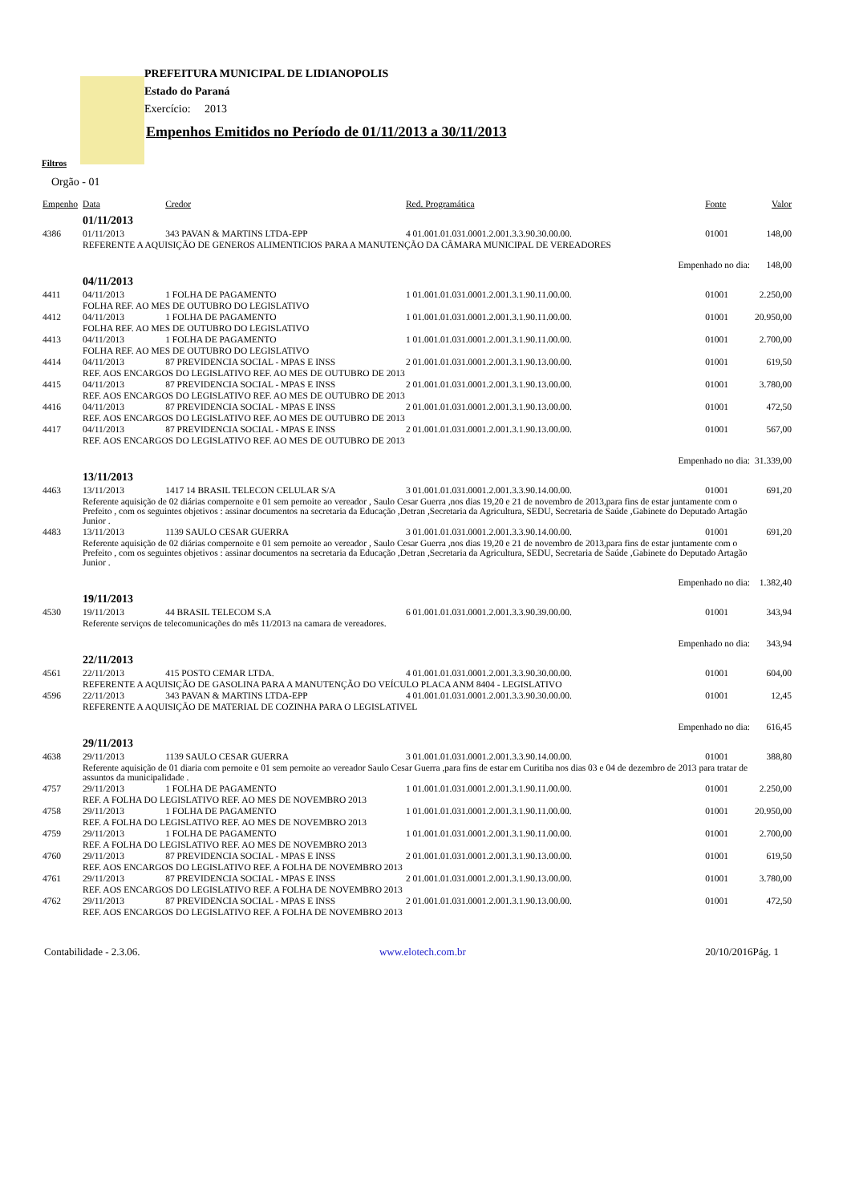PREFEITURA MUNICIPAL DE LIDIANOPOLIS
Estado do Paraná
Exercício: 2013
Empenhos Emitidos no Período de 01/11/2013 a 30/11/2013
Filtros
Orgão - 01
| Empenho | Data | Credor | Red. Programática | Fonte | Valor |
| --- | --- | --- | --- | --- | --- |
| | 01/11/2013 | | | | |
| 4386 | 01/11/2013 | 343 PAVAN & MARTINS LTDA-EPP | 4 01.001.01.031.0001.2.001.3.3.90.30.00.00. | 01001 | 148,00 |
| | REFERENTE A AQUISIÇÃO DE GENEROS ALIMENTICIOS PARA A MANUTENÇÃO DA CÂMARA MUNICIPAL DE VEREADORES | | | | |
| Empenhado no dia: | | | | | 148,00 |
| | 04/11/2013 | | | | |
| 4411 | 04/11/2013 | 1 FOLHA DE PAGAMENTO | 1 01.001.01.031.0001.2.001.3.1.90.11.00.00. | 01001 | 2.250,00 |
| | FOLHA REF. AO MES DE OUTUBRO DO LEGISLATIVO | | | | |
| 4412 | 04/11/2013 | 1 FOLHA DE PAGAMENTO | 1 01.001.01.031.0001.2.001.3.1.90.11.00.00. | 01001 | 20.950,00 |
| | FOLHA REF. AO MES DE OUTUBRO DO LEGISLATIVO | | | | |
| 4413 | 04/11/2013 | 1 FOLHA DE PAGAMENTO | 1 01.001.01.031.0001.2.001.3.1.90.11.00.00. | 01001 | 2.700,00 |
| | FOLHA REF. AO MES DE OUTUBRO DO LEGISLATIVO | | | | |
| 4414 | 04/11/2013 | 87 PREVIDENCIA SOCIAL - MPAS E INSS | 2 01.001.01.031.0001.2.001.3.1.90.13.00.00. | 01001 | 619,50 |
| | REF. AOS ENCARGOS DO LEGISLATIVO REF. AO MES DE OUTUBRO DE 2013 | | | | |
| 4415 | 04/11/2013 | 87 PREVIDENCIA SOCIAL - MPAS E INSS | 2 01.001.01.031.0001.2.001.3.1.90.13.00.00. | 01001 | 3.780,00 |
| | REF. AOS ENCARGOS DO LEGISLATIVO REF. AO MES DE OUTUBRO DE 2013 | | | | |
| 4416 | 04/11/2013 | 87 PREVIDENCIA SOCIAL - MPAS E INSS | 2 01.001.01.031.0001.2.001.3.1.90.13.00.00. | 01001 | 472,50 |
| | REF. AOS ENCARGOS DO LEGISLATIVO REF. AO MES DE OUTUBRO DE 2013 | | | | |
| 4417 | 04/11/2013 | 87 PREVIDENCIA SOCIAL - MPAS E INSS | 2 01.001.01.031.0001.2.001.3.1.90.13.00.00. | 01001 | 567,00 |
| | REF. AOS ENCARGOS DO LEGISLATIVO REF. AO MES DE OUTUBRO DE 2013 | | | | |
| Empenhado no dia: | | | | | 31.339,00 |
| | 13/11/2013 | | | | |
| 4463 | 13/11/2013 | 1417 14 BRASIL TELECON CELULAR S/A | 3 01.001.01.031.0001.2.001.3.3.90.14.00.00. | 01001 | 691,20 |
| | Referente aquisição de 02 diárias compernoite e 01 sem pernoite ao vereador , Saulo Cesar Guerra ,nos dias 19,20 e 21 de novembro de 2013,para fins de estar juntamente com o Prefeito , com os seguintes objetivos : assinar documentos na secretaria da Educação ,Detran ,Secretaria da Agricultura, SEDU, Secretaria de Saúde ,Gabinete do Deputado Artagão Junior . | | | | |
| 4483 | 13/11/2013 | 1139 SAULO CESAR GUERRA | 3 01.001.01.031.0001.2.001.3.3.90.14.00.00. | 01001 | 691,20 |
| | Referente aquisição de 02 diárias compernoite e 01 sem pernoite ao vereador , Saulo Cesar Guerra ,nos dias 19,20 e 21 de novembro de 2013,para fins de estar juntamente com o Prefeito , com os seguintes objetivos : assinar documentos na secretaria da Educação ,Detran ,Secretaria da Agricultura, SEDU, Secretaria de Saúde ,Gabinete do Deputado Artagão Junior . | | | | |
| Empenhado no dia: | | | | | 1.382,40 |
| | 19/11/2013 | | | | |
| 4530 | 19/11/2013 | 44 BRASIL TELECOM S.A | 6 01.001.01.031.0001.2.001.3.3.90.39.00.00. | 01001 | 343,94 |
| | Referente serviços de telecomunicações do mês 11/2013 na camara de vereadores. | | | | |
| Empenhado no dia: | | | | | 343,94 |
| | 22/11/2013 | | | | |
| 4561 | 22/11/2013 | 415 POSTO CEMAR LTDA. | 4 01.001.01.031.0001.2.001.3.3.90.30.00.00. | 01001 | 604,00 |
| | REFERENTE A AQUISIÇÃO DE GASOLINA PARA A MANUTENÇÃO DO VEÍCULO PLACA ANM 8404 - LEGISLATIVO | | | | |
| 4596 | 22/11/2013 | 343 PAVAN & MARTINS LTDA-EPP | 4 01.001.01.031.0001.2.001.3.3.90.30.00.00. | 01001 | 12,45 |
| | REFERENTE A AQUISIÇÃO DE MATERIAL DE COZINHA PARA O LEGISLATIVEL | | | | |
| Empenhado no dia: | | | | | 616,45 |
| | 29/11/2013 | | | | |
| 4638 | 29/11/2013 | 1139 SAULO CESAR GUERRA | 3 01.001.01.031.0001.2.001.3.3.90.14.00.00. | 01001 | 388,80 |
| | Referente aquisição de 01 diaria com pernoite e 01 sem pernoite ao vereador Saulo Cesar Guerra ,para fins de estar em Curitiba nos dias 03 e 04 de dezembro de 2013 para tratar de assuntos da municipalidade . | | | | |
| 4757 | 29/11/2013 | 1 FOLHA DE PAGAMENTO | 1 01.001.01.031.0001.2.001.3.1.90.11.00.00. | 01001 | 2.250,00 |
| | REF. A FOLHA DO LEGISLATIVO REF. AO MES DE NOVEMBRO 2013 | | | | |
| 4758 | 29/11/2013 | 1 FOLHA DE PAGAMENTO | 1 01.001.01.031.0001.2.001.3.1.90.11.00.00. | 01001 | 20.950,00 |
| | REF. A FOLHA DO LEGISLATIVO REF. AO MES DE NOVEMBRO 2013 | | | | |
| 4759 | 29/11/2013 | 1 FOLHA DE PAGAMENTO | 1 01.001.01.031.0001.2.001.3.1.90.11.00.00. | 01001 | 2.700,00 |
| | REF. A FOLHA DO LEGISLATIVO REF. AO MES DE NOVEMBRO 2013 | | | | |
| 4760 | 29/11/2013 | 87 PREVIDENCIA SOCIAL - MPAS E INSS | 2 01.001.01.031.0001.2.001.3.1.90.13.00.00. | 01001 | 619,50 |
| | REF. AOS ENCARGOS DO LEGISLATIVO REF. A FOLHA DE NOVEMBRO 2013 | | | | |
| 4761 | 29/11/2013 | 87 PREVIDENCIA SOCIAL - MPAS E INSS | 2 01.001.01.031.0001.2.001.3.1.90.13.00.00. | 01001 | 3.780,00 |
| | REF. AOS ENCARGOS DO LEGISLATIVO REF. A FOLHA DE NOVEMBRO 2013 | | | | |
| 4762 | 29/11/2013 | 87 PREVIDENCIA SOCIAL - MPAS E INSS | 2 01.001.01.031.0001.2.001.3.1.90.13.00.00. | 01001 | 472,50 |
| | REF. AOS ENCARGOS DO LEGISLATIVO REF. A FOLHA DE NOVEMBRO 2013 | | | | |
Contabilidade - 2.3.06. www.elotech.com.br 20/10/2016Pág. 1